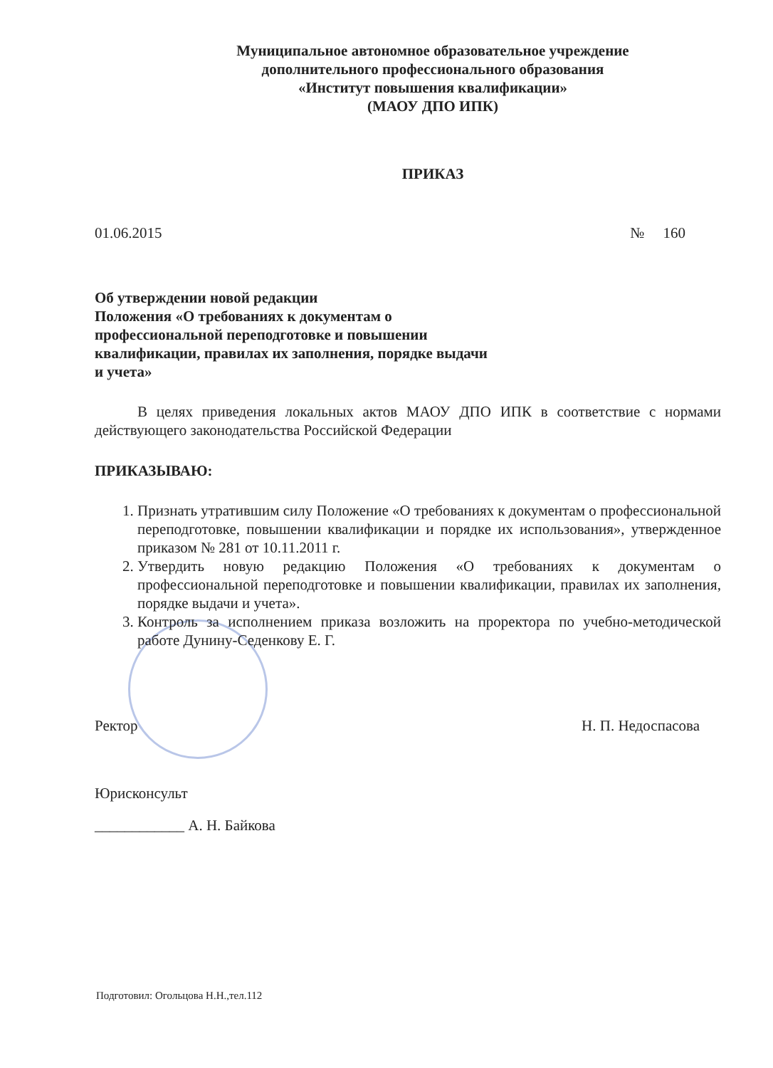Муниципальное автономное образовательное учреждение
дополнительного профессионального образования
«Институт повышения квалификации»
(МАОУ ДПО ИПК)
ПРИКАЗ
01.06.2015 № 160
Об утверждении новой редакции
Положения «О требованиях к документам о
профессиональной переподготовке и повышении
квалификации, правилах их заполнения, порядке выдачи
и учета»
В целях приведения локальных актов МАОУ ДПО ИПК в соответствие с нормами действующего законодательства Российской Федерации
ПРИКАЗЫВАЮ:
1. Признать утратившим силу Положение «О требованиях к документам о профессиональной переподготовке, повышении квалификации и порядке их использования», утвержденное приказом № 281 от 10.11.2011 г.
2. Утвердить новую редакцию Положения «О требованиях к документам о профессиональной переподготовке и повышении квалификации, правилах их заполнения, порядке выдачи и учета».
3. Контроль за исполнением приказа возложить на проректора по учебно-методической работе Дунину-Седенкову Е. Г.
Ректор Н. П. Недоспасова
Юрисконсульт
____________ А. Н. Байкова
Подготовил: Огольцова Н.Н.,тел.112